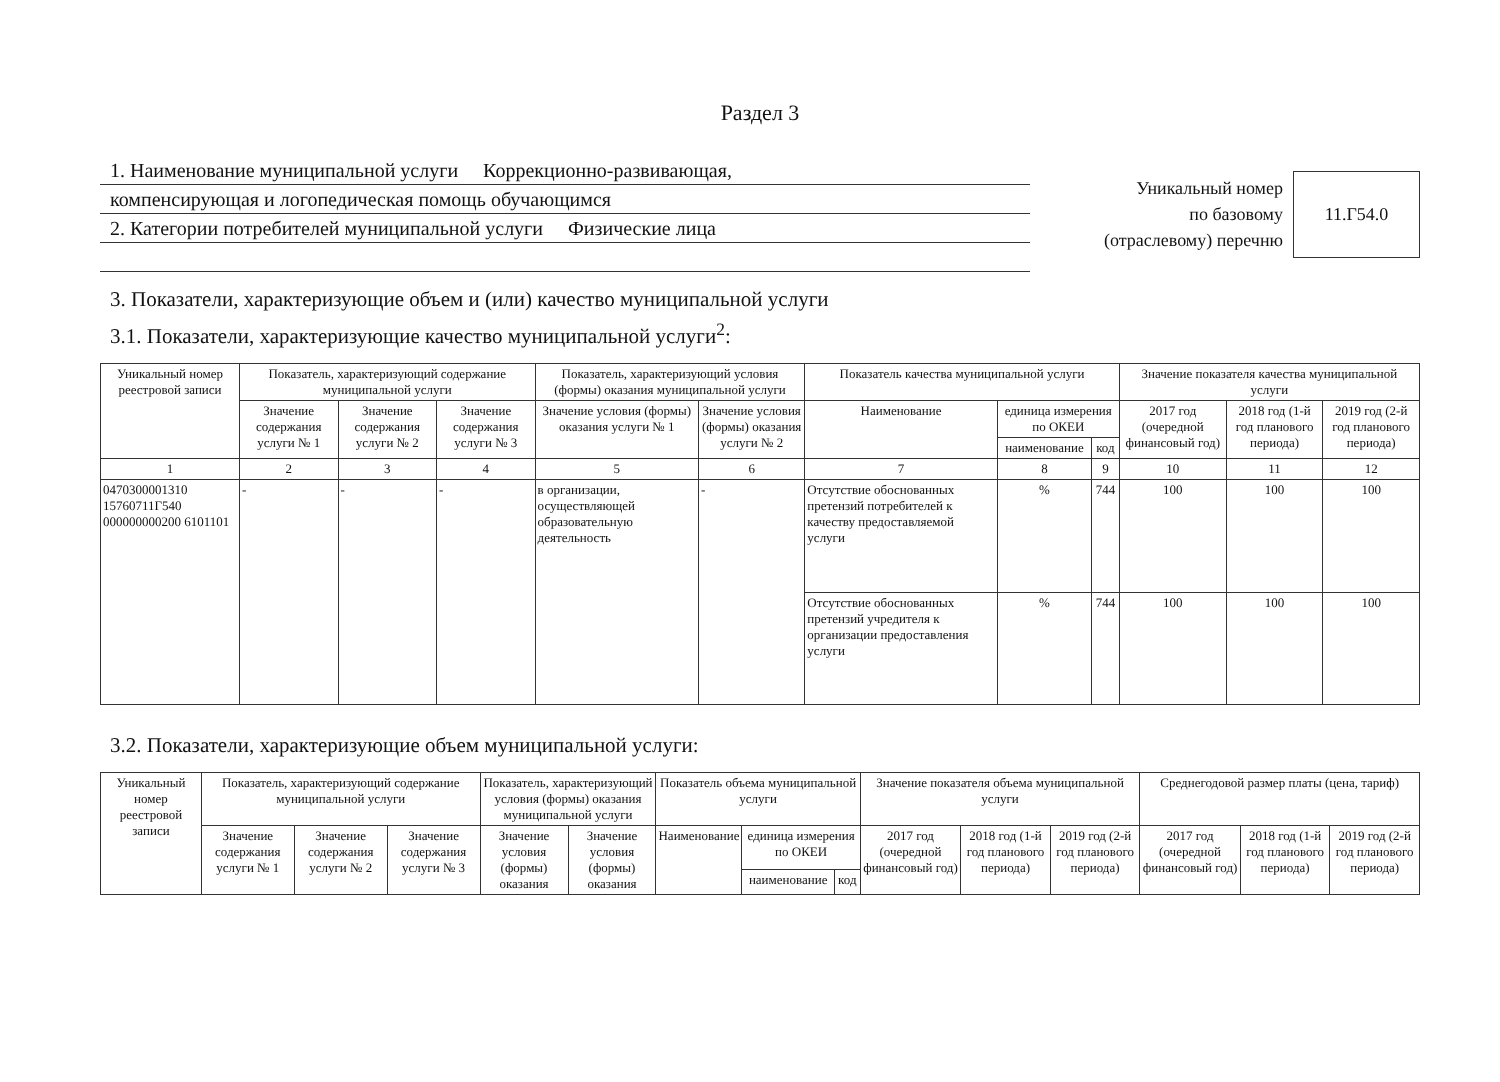Раздел 3
1. Наименование муниципальной услуги Коррекционно-развивающая,
компенсирующая и логопедическая помощь обучающимся
2. Категории потребителей муниципальной услуги Физические лица
Уникальный номер
по базовому
(отраслевому) перечню
11.Г54.0
3. Показатели, характеризующие объем и (или) качество муниципальной услуги
3.1. Показатели, характеризующие качество муниципальной услуги<sup>2</sup>:
| Уникальный номер реестровой записи | Показатель, характеризующий содержание муниципальной услуги | | | Показатель, характеризующий условия (формы) оказания муниципальной услуги | | Показатель качества муниципальной услуги | | | Значение показателя качества муниципальной услуги | | |
| --- | --- | --- | --- | --- | --- | --- | --- | --- | --- | --- | --- |
| | Значение содержания услуги № 1 | Значение содержания услуги № 2 | Значение содержания услуги № 3 | Значение условия (формы) оказания услуги № 1 | Значение условия (формы) оказания услуги № 2 | Наименование | единица измерения по ОКЕИ | | 2017 год (очередной финансовый год) | 2018 год (1-й год планового периода) | 2019 год (2-й год планового периода) |
| | | | | | | | наименование | код | | | |
| 1 | 2 | 3 | 4 | 5 | 6 | 7 | 8 | 9 | 10 | 11 | 12 |
| 0470300001310 15760711Г540 000000000200 6101101 | - | - | - | в организации, осуществляющей образовательную деятельность | - | Отсутствие обоснованных претензий потребителей к качеству предоставляемой услуги | % | 744 | 100 | 100 | 100 |
| | | | | | | Отсутствие обоснованных претензий учредителя к организации предоставления услуги | % | 744 | 100 | 100 | 100 |
3.2. Показатели, характеризующие объем муниципальной услуги:
| Уникальный номер реестровой записи | Показатель, характеризующий содержание муниципальной услуги | | | Показатель, характеризующий условия (формы) оказания муниципальной услуги | | Показатель объема муниципальной услуги | | | Значение показателя объема муниципальной услуги | | | Среднегодовой размер платы (цена, тариф) | | |
| --- | --- | --- | --- | --- | --- | --- | --- | --- | --- | --- | --- | --- | --- | --- |
| | Значение содержания услуги № 1 | Значение содержания услуги № 2 | Значение содержания услуги № 3 | Значение условия (формы) оказания | Значение условия (формы) оказания | Наименование | единица измерения по ОКЕИ | | 2017 год (очередной финансовый год) | 2018 год (1-й год планового периода) | 2019 год (2-й год планового периода) | 2017 год (очередной финансовый год) | 2018 год (1-й год планового периода) | 2019 год (2-й год планового периода) |
| | | | | | | | наименование | код | | | | | | |